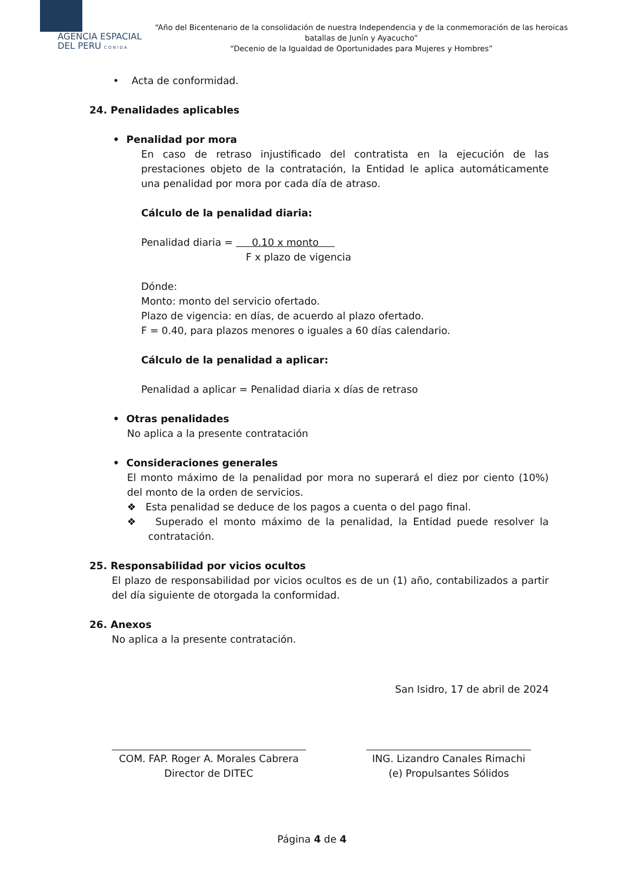AGENCIA ESPACIAL
DEL PERU C O N I D A
“Año del Bicentenario de la consolidación de nuestra Independencia y de la conmemoración de las heroicas batallas de Junín y Ayacucho”
“Decenio de la Igualdad de Oportunidades para Mujeres y Hombres”
• Acta de conformidad.
24. Penalidades aplicables
• Penalidad por mora
En caso de retraso injustificado del contratista en la ejecución de las prestaciones objeto de la contratación, la Entidad le aplica automáticamente una penalidad por mora por cada día de atraso.
Cálculo de la penalidad diaria:
Penalidad diaria = 0.10 x monto
F x plazo de vigencia
Dónde:
Monto: monto del servicio ofertado.
Plazo de vigencia: en días, de acuerdo al plazo ofertado.
F = 0.40, para plazos menores o iguales a 60 días calendario.
Cálculo de la penalidad a aplicar:
Penalidad a aplicar = Penalidad diaria x días de retraso
• Otras penalidades
No aplica a la presente contratación
• Consideraciones generales
El monto máximo de la penalidad por mora no superará el diez por ciento (10%) del monto de la orden de servicios.
❖ Esta penalidad se deduce de los pagos a cuenta o del pago final.
❖ Superado el monto máximo de la penalidad, la Entidad puede resolver la contratación.
25. Responsabilidad por vicios ocultos
El plazo de responsabilidad por vicios ocultos es de un (1) año, contabilizados a partir del día siguiente de otorgada la conformidad.
26. Anexos
No aplica a la presente contratación.
San Isidro, 17 de abril de 2024
COM. FAP. Roger A. Morales Cabrera
Director de DITEC
ING. Lizandro Canales Rimachi
(e) Propulsantes Sólidos
Página 4 de 4